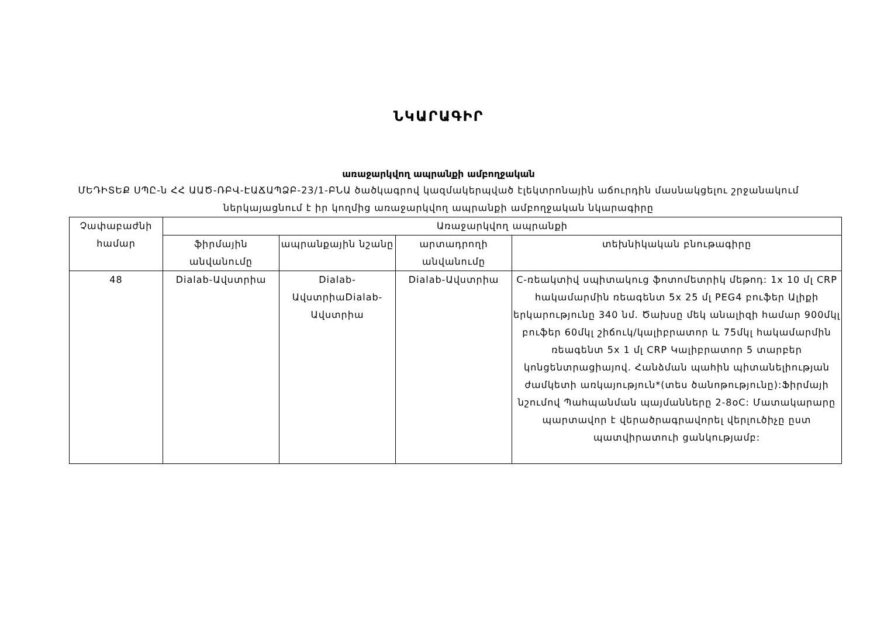ՆԿԱՐԱԳԻՐ
առաջարկվող ապրանքի ամբողջական
ՄԵԴԻՏԵՔ ՍՊԸ-ն ՀՀ ԱԱԾ-ՌԲՎ-ԷԱՃԱՊՁԲ-23/1-ԲՆԱ ծածկագրով կազմակերպված էլեկտրոնային աճուրդին մասնակցելու շրջանակում ներկայացնում է իր կողմից առաջարկվող ապրանքի ամբողջական նկարագիրը
| Չափաբաժնի համար | Առաջարկվող ապրանքի | | | |
| --- | --- | --- | --- | --- |
| | ֆիրմային անվանումը | ապրանքային նշանը | արտադրողի անվանումը | տեխնիկական բնութագիրը |
| 48 | Dialab-Ավստրիա | Dialab-ԱվստրիաDialab-Ավստրիա | Dialab-Ավստրիա | C-ռեակտիվ սպիտակուց ֆոտոմետրիկ մեթոդ: 1x 10 մլ CRP հակամարմին ռեագենտ 5x 25 մլ PEG4 բուֆեր Ալիքի երկարությունը 340 նմ. Ծախսը մեկ անալիզի համար 900մկլ բուֆեր 60մկլ շիճուկ/կալիբրատոր և 75մկլ հակամարմին ռեագենտ 5x 1 մլ CRP Կալիբրատոր 5 տարբեր կոնցենտրացիայով. Հանձման պահին պիտանելիության ժամկետի առկայություն*(տես ծանոթությունը):Ֆիրմայի նշումով Պահպանման պայմանները 2-8oC: Մատակարարը պարտավոր է վերածրագրավորել վերլուծիչը ըստ պատվիրատուի ցանկությամբ: |